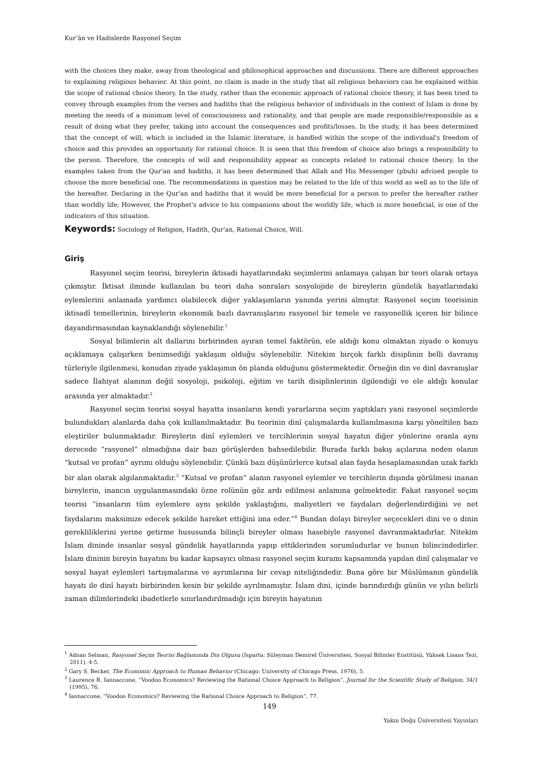Kur’ân ve Hadislerde Rasyonel Seçim
with the choices they make, away from theological and philosophical approaches and discussions. There are different approaches to explaining religious behavior. At this point, no claim is made in the study that all religious behaviors can be explained within the scope of rational choice theory. In the study, rather than the economic approach of rational choice theory, it has been tried to convey through examples from the verses and hadiths that the religious behavior of individuals in the context of Islam is done by meeting the needs of a minimum level of consciousness and rationality, and that people are made responsible/responsible as a result of doing what they prefer, taking into account the consequences and profits/losses. In the study, it has been determined that the concept of will, which is included in the Islamic literature, is handled within the scope of the individual's freedom of choice and this provides an opportunity for rational choice. It is seen that this freedom of choice also brings a responsibility to the person. Therefore, the concepts of will and responsibility appear as concepts related to rational choice theory. In the examples taken from the Qur'an and hadiths, it has been determined that Allah and His Messenger (pbuh) advised people to choose the more beneficial one. The recommendations in question may be related to the life of this world as well as to the life of the hereafter. Declaring in the Qur'an and hadiths that it would be more beneficial for a person to prefer the hereafter rather than worldly life; However, the Prophet's advice to his companions about the worldly life, which is more beneficial, is one of the indicators of this situation.
Keywords: Sociology of Religion, Hadith, Qur'an, Rational Choice, Will.
Giriş
Rasyonel seçim teorisi, bireylerin iktisadi hayatlarındaki seçimlerini anlamaya çalışan bir teori olarak ortaya çıkmıştır. İktisat ilminde kullanılan bu teori daha sonraları sosyolojide de bireylerin gündelik hayatlarındaki eylemlerini anlamada yardımcı olabilecek diğer yaklaşımların yanında yerini almıştır. Rasyonel seçim teorisinin iktisadî temellerinin, bireylerin ekonomik bazlı davranışlarını rasyonel bir temele ve rasyonellik içeren bir bilince dayandırmasından kaynaklandığı söylenebilir.<sup>1</sup>
Sosyal bilimlerin alt dallarını birbirinden ayıran temel faktörün, ele aldığı konu olmaktan ziyade o konuyu açıklamaya çalışırken benimsediği yaklaşım olduğu söylenebilir. Nitekim birçok farklı disiplinin belli davranış türleriyle ilgilenmesi, konudan ziyade yaklaşımın ön planda olduğunu göstermektedir. Örneğin din ve dinî davranışlar sadece İlahiyat alanının değil sosyoloji, psikoloji, eğitim ve tarih disiplinlerinin ilgilendiği ve ele aldığı konular arasında yer almaktadır.<sup>2</sup>
Rasyonel seçim teorisi sosyal hayatta insanların kendi yararlarına seçim yaptıkları yani rasyonel seçimlerde bulundukları alanlarda daha çok kullanılmaktadır. Bu teorinin dinî çalışmalarda kullanılmasına karşı yöneltilen bazı eleştiriler bulunmaktadır. Bireylerin dinî eylemleri ve tercihlerinin sosyal hayatın diğer yönlerine oranla aynı derecede “rasyonel” olmadığına dair bazı görüşlerden bahsedilebilir. Burada farklı bakış açılarına neden olanın “kutsal ve profan” ayrımı olduğu söylenebilir. Çünkü bazı düşünürlerce kutsal alan fayda hesaplamasından uzak farklı bir alan olarak algılanmaktadır.<sup>3</sup> “Kutsal ve profan” alanın rasyonel eylemler ve tercihlerin dışında görülmesi inanan bireylerin, inancın uygulanmasındaki özne rolünün göz ardı edilmesi anlamına gelmektedir. Fakat rasyonel seçim teorisi “insanların tüm eylemlere aynı şekilde yaklaştığını, maliyetleri ve faydaları değerlendirdiğini ve net faydalarını maksimize edecek şekilde hareket ettiğini ima eder.”<sup>4</sup> Bundan dolayı bireyler seçecekleri dini ve o dinin gerekliliklerini yerine getirme hususunda bilinçli bireyler olması hasebiyle rasyonel davranmaktadırlar. Nitekim İslam dininde insanlar sosyal gündelik hayatlarında yapıp ettiklerinden sorumludurlar ve bunun bilincindedirler. İslam dininin bireyin hayatını bu kadar kapsayıcı olması rasyonel seçim kuramı kapsamında yapılan dinî çalışmalar ve sosyal hayat eylemleri tartışmalarına ve ayrımlarına bir cevap niteliğindedir. Buna göre bir Müslümanın gündelik hayatı ile dinî hayatı birbirinden kesin bir şekilde ayrılmamıştır. İslam dini, içinde barındırdığı günün ve yılın belirli zaman dilimlerindeki ibadetlerle sınırlandırılmadığı için bireyin hayatının
<sup>1</sup> Adnan Selman, Rasyonel Seçim Teorisi Bağlamında Din Olgusu (Isparta: Süleyman Demirel Üniversitesi, Sosyal Bilimler Enstitüsü, Yüksek Lisans Tezi, 2011), 4-5.
<sup>2</sup> Gary S. Becker, The Economic Approach to Human Behavior (Chicago: University of Chicago Press, 1976), 5.
<sup>3</sup> Laurence R. Iannaccone, “Voodoo Economics? Reviewing the Rational Choice Approach to Religion”, Journal for the Scientific Study of Religion, 34/1 (1995), 76.
<sup>4</sup> Iannaccone, “Voodoo Economics? Reviewing the Rational Choice Approach to Religion”, 77.
149
Yakın Doğu Üniversitesi Yayınları